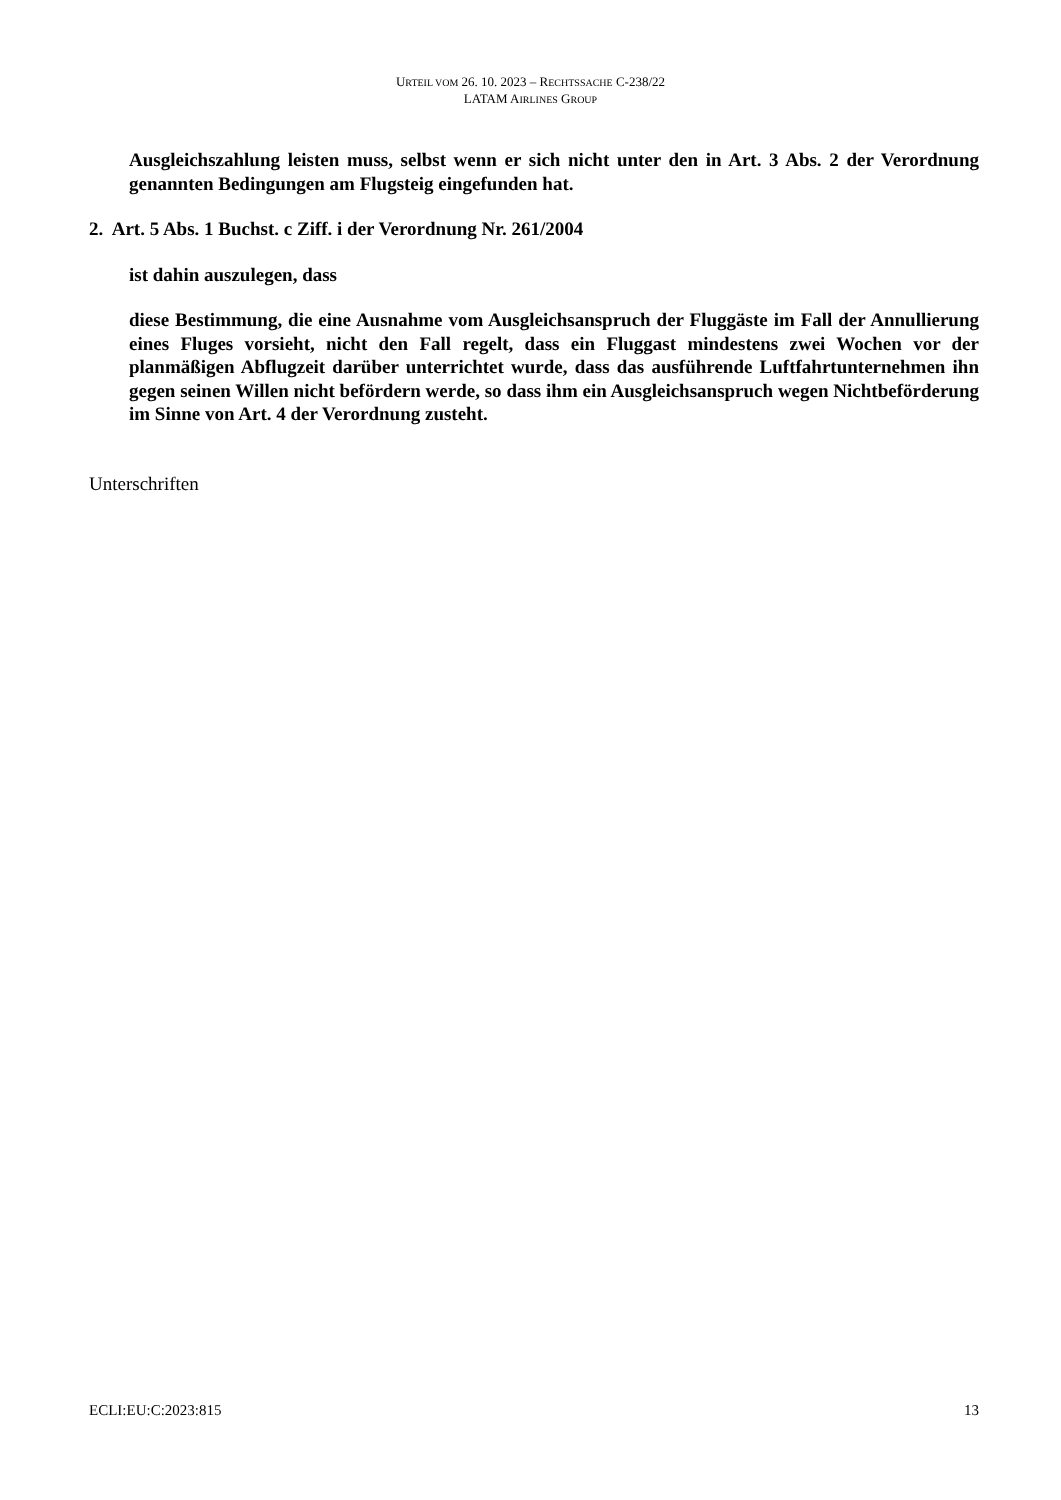URTEIL VOM 26. 10. 2023 – RECHTSSACHE C-238/22
LATAM AIRLINES GROUP
Ausgleichszahlung leisten muss, selbst wenn er sich nicht unter den in Art. 3 Abs. 2 der Verordnung genannten Bedingungen am Flugsteig eingefunden hat.
2. Art. 5 Abs. 1 Buchst. c Ziff. i der Verordnung Nr. 261/2004
ist dahin auszulegen, dass
diese Bestimmung, die eine Ausnahme vom Ausgleichsanspruch der Fluggäste im Fall der Annullierung eines Fluges vorsieht, nicht den Fall regelt, dass ein Fluggast mindestens zwei Wochen vor der planmäßigen Abflugzeit darüber unterrichtet wurde, dass das ausführende Luftfahrtunternehmen ihn gegen seinen Willen nicht befördern werde, so dass ihm ein Ausgleichsanspruch wegen Nichtbeförderung im Sinne von Art. 4 der Verordnung zusteht.
Unterschriften
ECLI:EU:C:2023:815 13